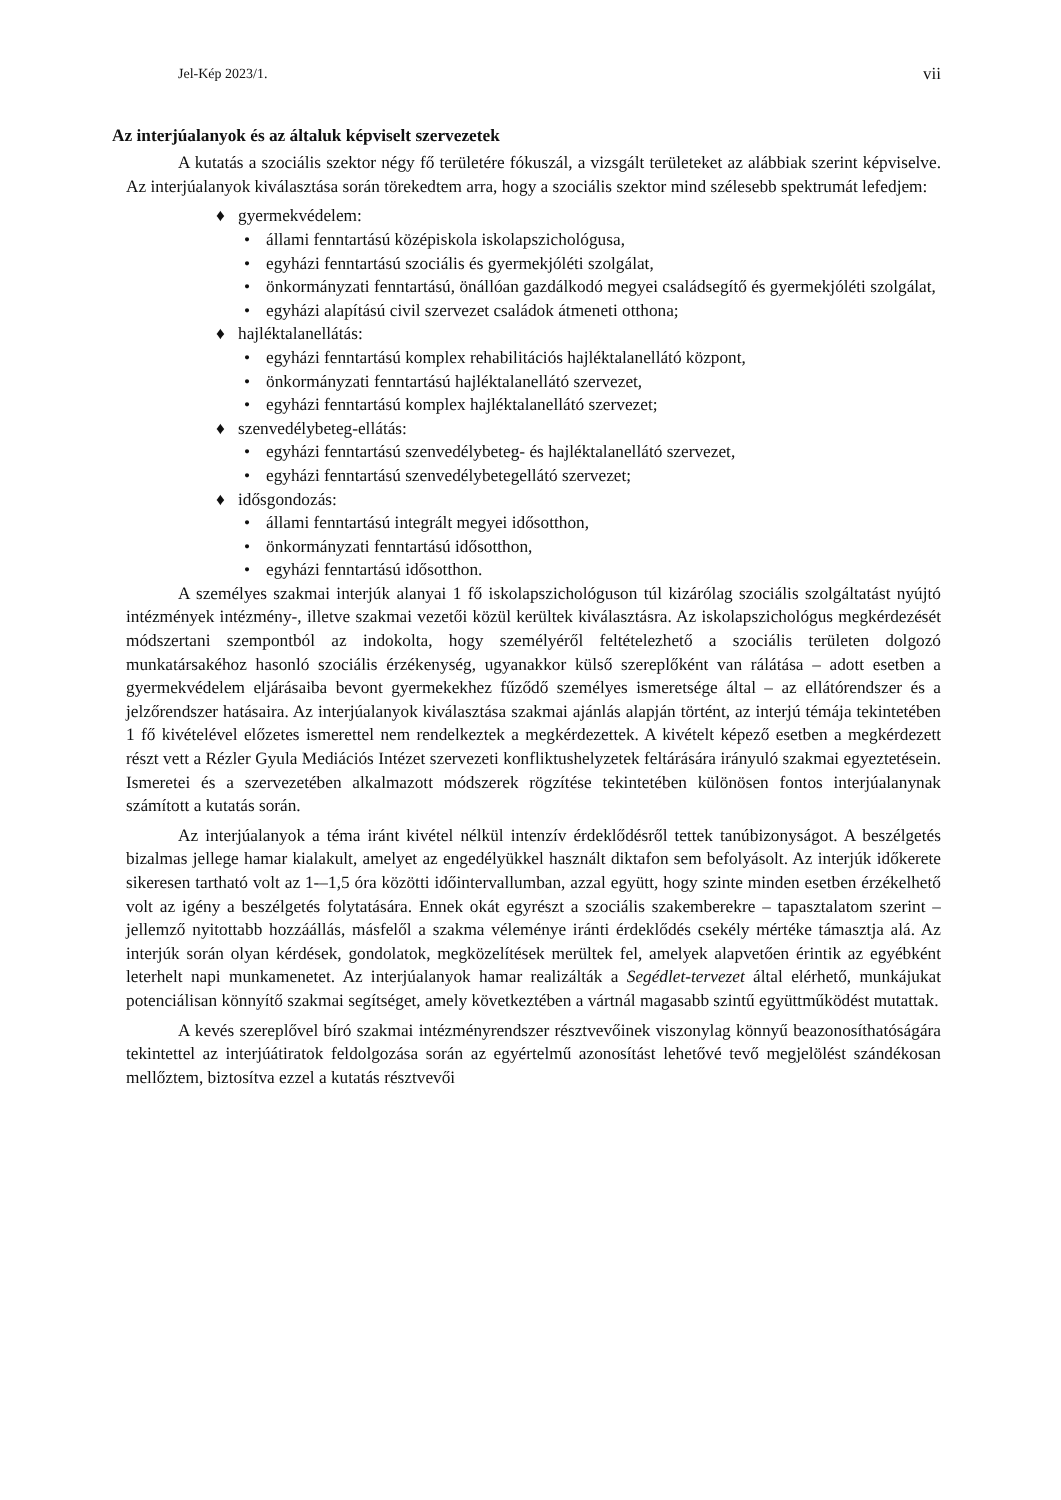Jel-Kép 2023/1. vii
Az interjúalanyok és az általuk képviselt szervezetek
A kutatás a szociális szektor négy fő területére fókuszál, a vizsgált területeket az alábbiak szerint képviselve. Az interjúalanyok kiválasztása során törekedtem arra, hogy a szociális szektor mind szélesebb spektrumát lefedjem:
♦ gyermekvédelem:
• állami fenntartású középiskola iskolapszichológusa,
• egyházi fenntartású szociális és gyermekjóléti szolgálat,
• önkormányzati fenntartású, önállóan gazdálkodó megyei családsegítő és gyermekjóléti szolgálat,
• egyházi alapítású civil szervezet családok átmeneti otthona;
♦ hajléktalanellátás:
• egyházi fenntartású komplex rehabilitációs hajléktalanellátó központ,
• önkormányzati fenntartású hajléktalanellátó szervezet,
• egyházi fenntartású komplex hajléktalanellátó szervezet;
♦ szenvedélybeteg-ellátás:
• egyházi fenntartású szenvedélybeteg- és hajléktalanellátó szervezet,
• egyházi fenntartású szenvedélybetegellátó szervezet;
♦ idősgondozás:
• állami fenntartású integrált megyei idősotthon,
• önkormányzati fenntartású idősotthon,
• egyházi fenntartású idősotthon.
A személyes szakmai interjúk alanyai 1 fő iskolapszichológuson túl kizárólag szociális szolgáltatást nyújtó intézmények intézmény-, illetve szakmai vezetői közül kerültek kiválasztásra. Az iskolapszichológus megkérdezését módszertani szempontból az indokolta, hogy személyéről feltételezhető a szociális területen dolgozó munkatársakéhoz hasonló szociális érzékenység, ugyanakkor külső szereplőként van rálátása – adott esetben a gyermekvédelem eljárásaiba bevont gyermekekhez fűződő személyes ismeretsége által – az ellátórendszer és a jelzőrendszer hatásaira. Az interjúalanyok kiválasztása szakmai ajánlás alapján történt, az interjú témája tekintetében 1 fő kivételével előzetes ismerettel nem rendelkeztek a megkérdezettek. A kivételt képező esetben a megkérdezett részt vett a Rézler Gyula Mediációs Intézet szervezeti konfliktushelyzetek feltárására irányuló szakmai egyeztetésein. Ismeretei és a szervezetében alkalmazott módszerek rögzítése tekintetében különösen fontos interjúalanynak számított a kutatás során.
Az interjúalanyok a téma iránt kivétel nélkül intenzív érdeklődésről tettek tanúbizonyságot. A beszélgetés bizalmas jellege hamar kialakult, amelyet az engedélyükkel használt diktafon sem befolyásolt. Az interjúk időkerete sikeresen tartható volt az 1-–1,5 óra közötti időintervallumban, azzal együtt, hogy szinte minden esetben érzékelhető volt az igény a beszélgetés folytatására. Ennek okát egyrészt a szociális szakemberekre – tapasztalatom szerint – jellemző nyitottabb hozzáállás, másfelől a szakma véleménye iránti érdeklődés csekély mértéke támasztja alá. Az interjúk során olyan kérdések, gondolatok, megközelítések merültek fel, amelyek alapvetően érintik az egyébként leterhelt napi munkamenetet. Az interjúalanyok hamar realizálták a Segédlet-tervezet által elérhető, munkájukat potenciálisan könnyítő szakmai segítséget, amely következtében a vártnál magasabb szintű együttműködést mutattak.
A kevés szereplővel bíró szakmai intézményrendszer résztvevőinek viszonylag könnyű beazonosíthatóságára tekintettel az interjúátiratok feldolgozása során az egyértelmű azonosítást lehetővé tevő megjelölést szándékosan mellőztem, biztosítva ezzel a kutatás résztvevői